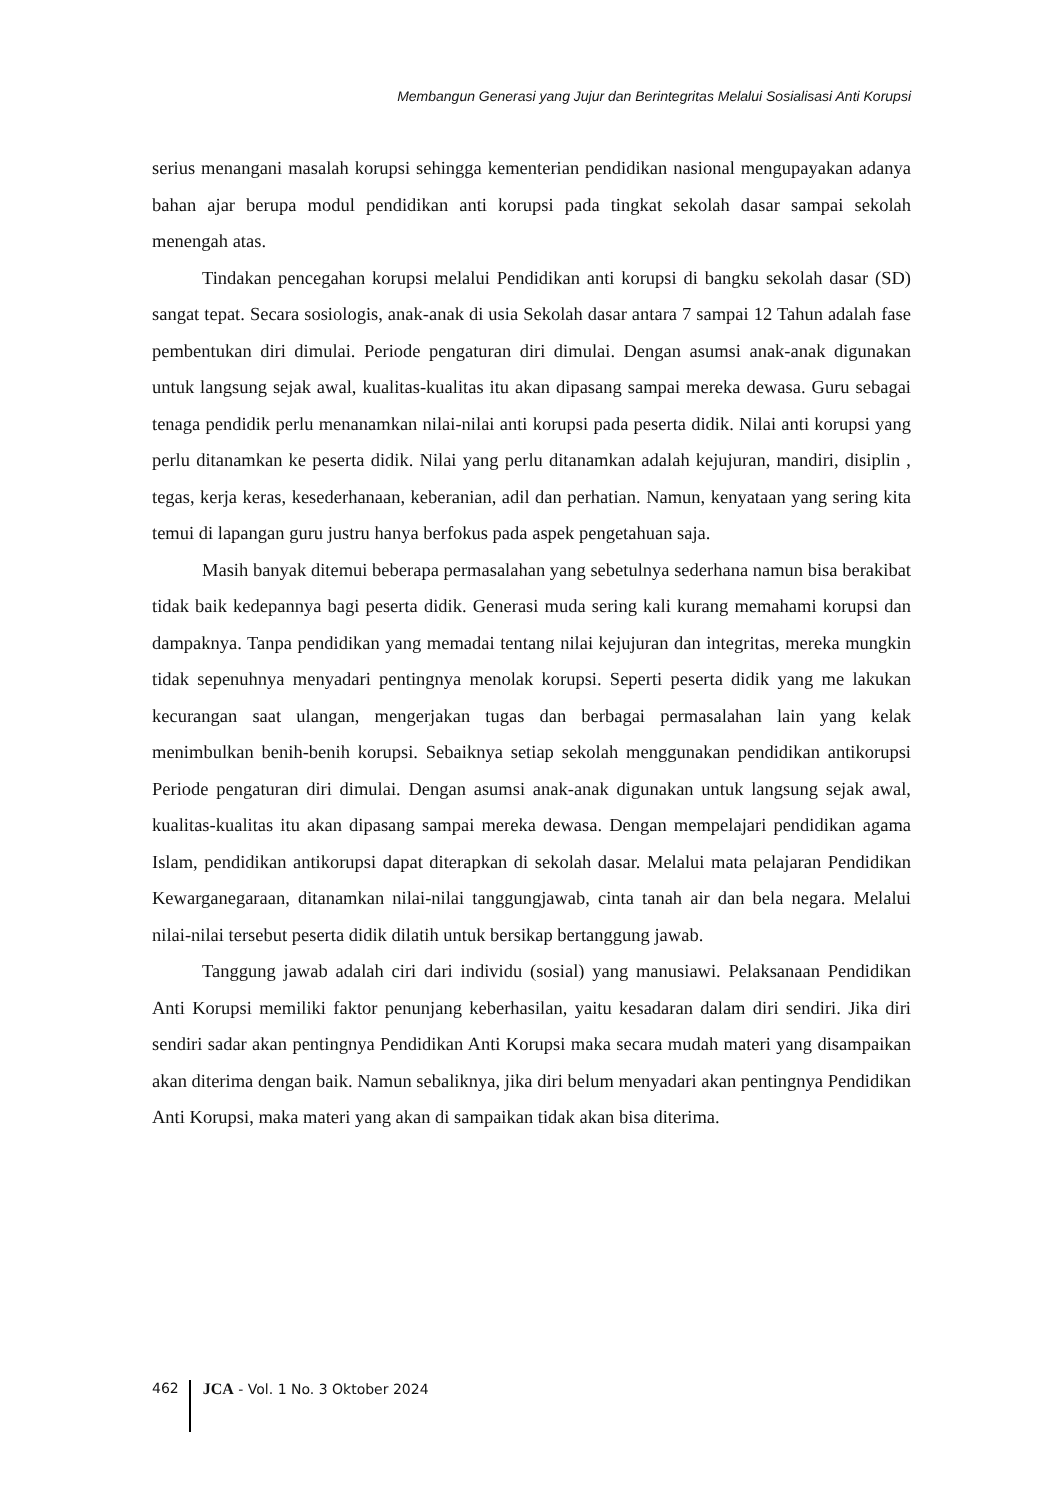Membangun Generasi yang Jujur dan Berintegritas Melalui Sosialisasi Anti Korupsi
serius menangani masalah korupsi sehingga kementerian pendidikan nasional mengupayakan adanya bahan ajar berupa modul pendidikan anti korupsi pada tingkat sekolah dasar sampai sekolah menengah atas.
Tindakan pencegahan korupsi melalui Pendidikan anti korupsi di bangku sekolah dasar (SD) sangat tepat. Secara sosiologis, anak-anak di usia Sekolah dasar antara 7 sampai 12 Tahun adalah fase pembentukan diri dimulai. Periode pengaturan diri dimulai. Dengan asumsi anak-anak digunakan untuk langsung sejak awal, kualitas-kualitas itu akan dipasang sampai mereka dewasa. Guru sebagai tenaga pendidik perlu menanamkan nilai-nilai anti korupsi pada peserta didik. Nilai anti korupsi yang perlu ditanamkan ke peserta didik. Nilai yang perlu ditanamkan adalah kejujuran, mandiri, disiplin , tegas, kerja keras, kesederhanaan, keberanian, adil dan perhatian. Namun, kenyataan yang sering kita temui di lapangan guru justru hanya berfokus pada aspek pengetahuan saja.
Masih banyak ditemui beberapa permasalahan yang sebetulnya sederhana namun bisa berakibat tidak baik kedepannya bagi peserta didik. Generasi muda sering kali kurang memahami korupsi dan dampaknya. Tanpa pendidikan yang memadai tentang nilai kejujuran dan integritas, mereka mungkin tidak sepenuhnya menyadari pentingnya menolak korupsi. Seperti peserta didik yang me lakukan kecurangan saat ulangan, mengerjakan tugas dan berbagai permasalahan lain yang kelak menimbulkan benih-benih korupsi. Sebaiknya setiap sekolah menggunakan pendidikan antikorupsi Periode pengaturan diri dimulai. Dengan asumsi anak-anak digunakan untuk langsung sejak awal, kualitas-kualitas itu akan dipasang sampai mereka dewasa. Dengan mempelajari pendidikan agama Islam, pendidikan antikorupsi dapat diterapkan di sekolah dasar. Melalui mata pelajaran Pendidikan Kewarganegaraan, ditanamkan nilai-nilai tanggungjawab, cinta tanah air dan bela negara. Melalui nilai-nilai tersebut peserta didik dilatih untuk bersikap bertanggung jawab.
Tanggung jawab adalah ciri dari individu (sosial) yang manusiawi. Pelaksanaan Pendidikan Anti Korupsi memiliki faktor penunjang keberhasilan, yaitu kesadaran dalam diri sendiri. Jika diri sendiri sadar akan pentingnya Pendidikan Anti Korupsi maka secara mudah materi yang disampaikan akan diterima dengan baik. Namun sebaliknya, jika diri belum menyadari akan pentingnya Pendidikan Anti Korupsi, maka materi yang akan di sampaikan tidak akan bisa diterima.
462 JCA - Vol. 1 No. 3 Oktober 2024